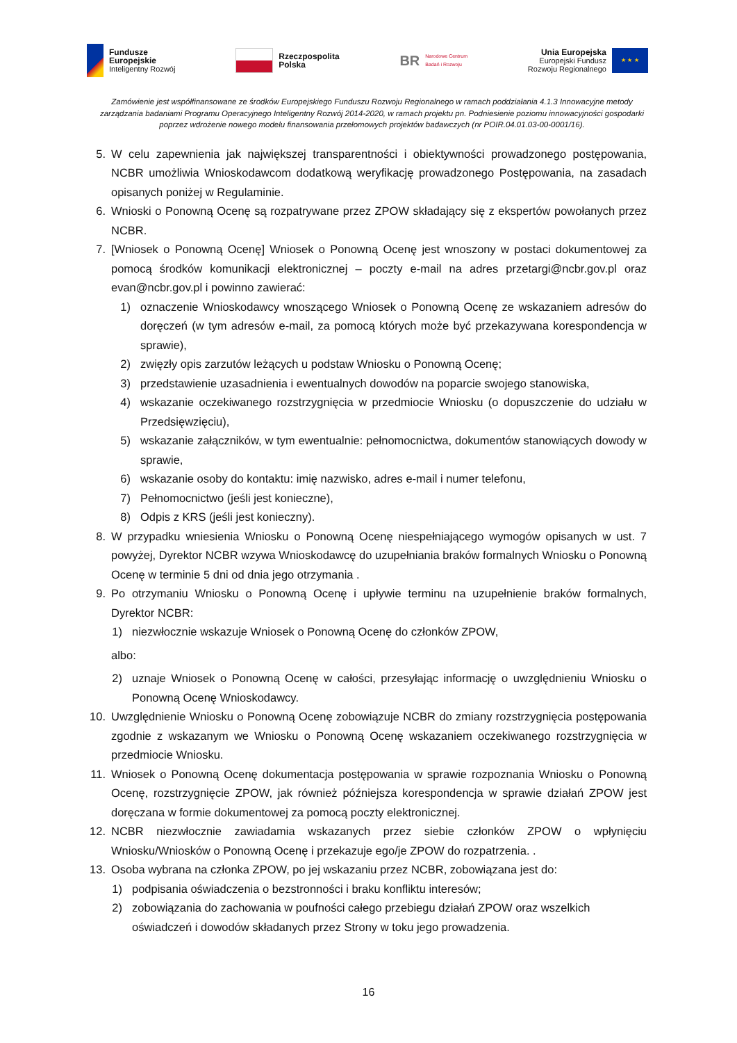Fundusze
Europejskie
Inteligentny Rozwój
Rzeczpospolita
Polska
BR Narodowe Centrum
Badań i Rozwoju
Unia Europejska
Europejski Fundusz
Rozwoju Regionalnego
★ ★ ★
Zamówienie jest współfinansowane ze środków Europejskiego Funduszu Rozwoju Regionalnego w ramach poddziałania 4.1.3 Innowacyjne metody zarządzania badaniami Programu Operacyjnego Inteligentny Rozwój 2014-2020, w ramach projektu pn. Podniesienie poziomu innowacyjności gospodarki poprzez wdrożenie nowego modelu finansowania przełomowych projektów badawczych (nr POIR.04.01.03-00-0001/16).
5. W celu zapewnienia jak największej transparentności i obiektywności prowadzonego postępowania, NCBR umożliwia Wnioskodawcom dodatkową weryfikację prowadzonego Postępowania, na zasadach opisanych poniżej w Regulaminie.
6. Wnioski o Ponowną Ocenę są rozpatrywane przez ZPOW składający się z ekspertów powołanych przez NCBR.
7. [Wniosek o Ponowną Ocenę] Wniosek o Ponowną Ocenę jest wnoszony w postaci dokumentowej za pomocą środków komunikacji elektronicznej – poczty e-mail na adres przetargi@ncbr.gov.pl oraz evan@ncbr.gov.pl i powinno zawierać:
1) oznaczenie Wnioskodawcy wnoszącego Wniosek o Ponowną Ocenę ze wskazaniem adresów do doręczeń (w tym adresów e-mail, za pomocą których może być przekazywana korespondencja w sprawie),
2) zwięzły opis zarzutów leżących u podstaw Wniosku o Ponowną Ocenę;
3) przedstawienie uzasadnienia i ewentualnych dowodów na poparcie swojego stanowiska,
4) wskazanie oczekiwanego rozstrzygnięcia w przedmiocie Wniosku (o dopuszczenie do udziału w Przedsięwzięciu),
5) wskazanie załączników, w tym ewentualnie: pełnomocnictwa, dokumentów stanowiących dowody w sprawie,
6) wskazanie osoby do kontaktu: imię nazwisko, adres e-mail i numer telefonu,
7) Pełnomocnictwo (jeśli jest konieczne),
8) Odpis z KRS (jeśli jest konieczny).
8. W przypadku wniesienia Wniosku o Ponowną Ocenę niespełniającego wymogów opisanych w ust. 7 powyżej, Dyrektor NCBR wzywa Wnioskodawcę do uzupełniania braków formalnych Wniosku o Ponowną Ocenę w terminie 5 dni od dnia jego otrzymania .
9. Po otrzymaniu Wniosku o Ponowną Ocenę i upływie terminu na uzupełnienie braków formalnych, Dyrektor NCBR:
1) niezwłocznie wskazuje Wniosek o Ponowną Ocenę do członków ZPOW,
albo:
2) uznaje Wniosek o Ponowną Ocenę w całości, przesyłając informację o uwzględnieniu Wniosku o Ponowną Ocenę Wnioskodawcy.
10. Uwzględnienie Wniosku o Ponowną Ocenę zobowiązuje NCBR do zmiany rozstrzygnięcia postępowania zgodnie z wskazanym we Wniosku o Ponowną Ocenę wskazaniem oczekiwanego rozstrzygnięcia w przedmiocie Wniosku.
11. Wniosek o Ponowną Ocenę dokumentacja postępowania w sprawie rozpoznania Wniosku o Ponowną Ocenę, rozstrzygnięcie ZPOW, jak również późniejsza korespondencja w sprawie działań ZPOW jest doręczana w formie dokumentowej za pomocą poczty elektronicznej.
12. NCBR niezwłocznie zawiadamia wskazanych przez siebie członków ZPOW o wpłynięciu Wniosku/Wniosków o Ponowną Ocenę i przekazuje ego/je ZPOW do rozpatrzenia. .
13. Osoba wybrana na członka ZPOW, po jej wskazaniu przez NCBR, zobowiązana jest do:
1) podpisania oświadczenia o bezstronności i braku konfliktu interesów;
2) zobowiązania do zachowania w poufności całego przebiegu działań ZPOW oraz wszelkich oświadczeń i dowodów składanych przez Strony w toku jego prowadzenia.
16